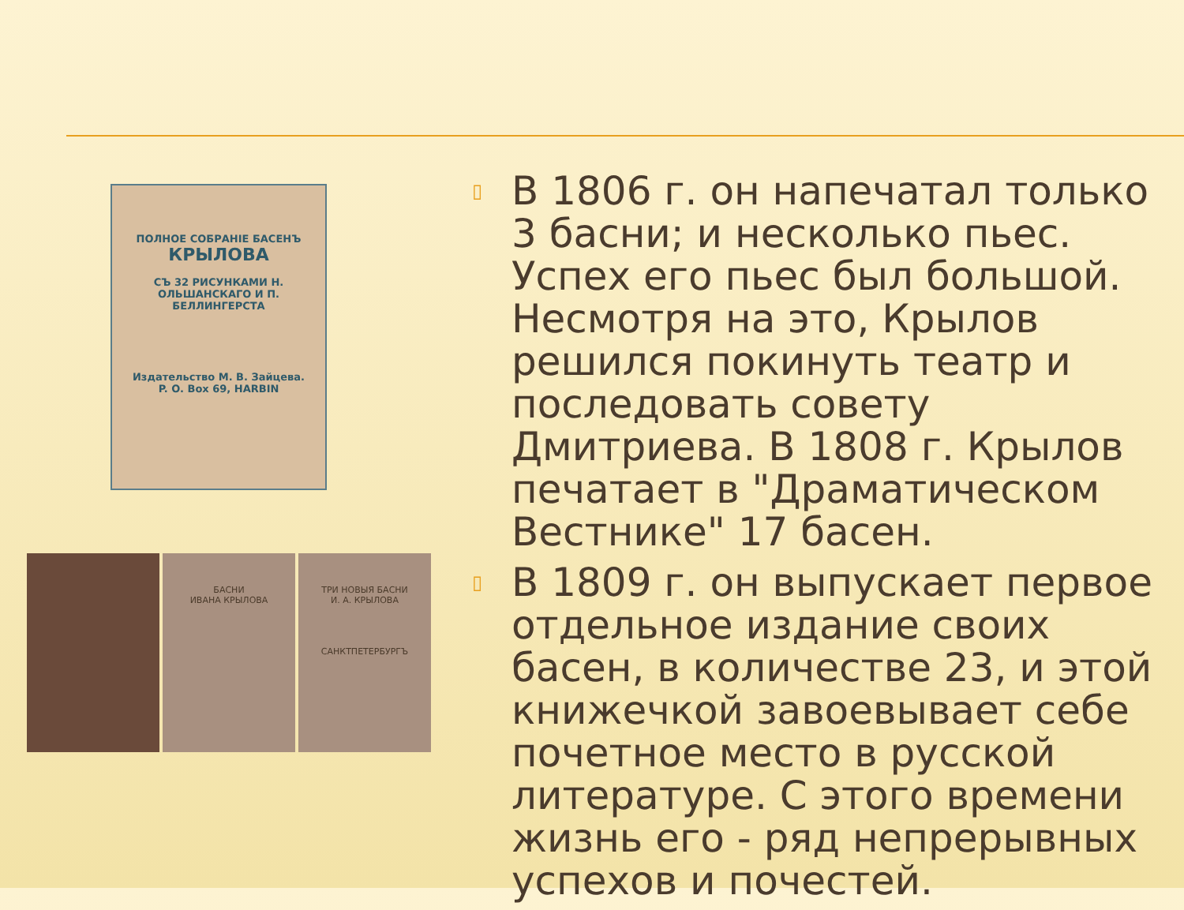ПОЛНОЕ СОБРАНІЕ БАСЕНЪ
КРЫЛОВА
СЪ 32 РИСУНКАМИ Н. ОЛЬШАНСКАГО И П. БЕЛЛИНГЕРСТА
Издательство М. В. Зайцева.
P. O. Box 69, HARBIN
БАСНИ
ИВАНА КРЫЛОВА
ТРИ НОВЫЯ БАСНИ
И. А. КРЫЛОВА
САНКТПЕТЕРБУРГЪ
▯ В 1806 г. он напечатал только 3 басни; и несколько пьес. Успех его пьес был большой. Несмотря на это, Крылов решился покинуть театр и последовать совету Дмитриева. В 1808 г. Крылов печатает в "Драматическом Вестнике" 17 басен.
▯ В 1809 г. он выпускает первое отдельное издание своих басен, в количестве 23, и этой книжечкой завоевывает себе почетное место в русской литературе. С этого времени жизнь его - ряд непрерывных успехов и почестей.